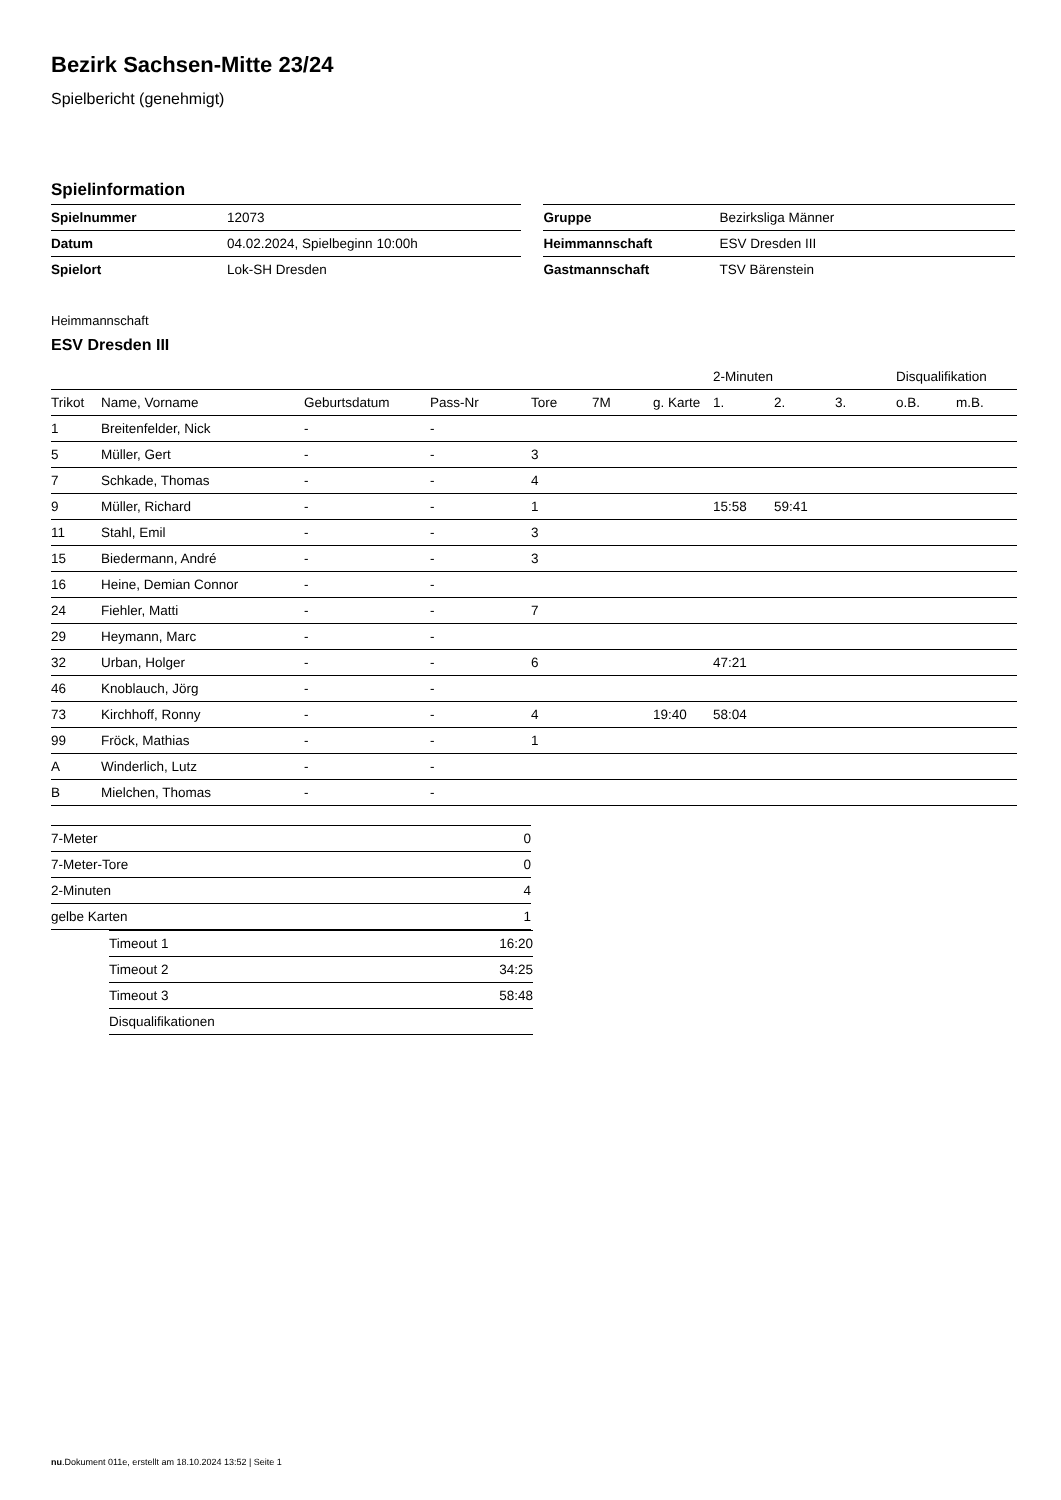Bezirk Sachsen-Mitte 23/24
Spielbericht (genehmigt)
Spielinformation
| Spielnummer | 12073 |
| Datum | 04.02.2024, Spielbeginn 10:00h |
| Spielort | Lok-SH Dresden |
| Gruppe | Bezirksliga Männer |
| Heimmannschaft | ESV Dresden III |
| Gastmannschaft | TSV Bärenstein |
Heimmannschaft
ESV Dresden III
| | | | | | | | 2-Minuten | | | Disqualifikation | |
| Trikot | Name, Vorname | Geburtsdatum | Pass-Nr | Tore | 7M | g. Karte | 1. | 2. | 3. | o.B. | m.B. |
| 1 | Breitenfelder, Nick | - | - | | | | | | | | |
| 5 | Müller, Gert | - | - | 3 | | | | | | | |
| 7 | Schkade, Thomas | - | - | 4 | | | | | | | |
| 9 | Müller, Richard | - | - | 1 | | | 15:58 | 59:41 | | | |
| 11 | Stahl, Emil | - | - | 3 | | | | | | | |
| 15 | Biedermann, André | - | - | 3 | | | | | | | |
| 16 | Heine, Demian Connor | - | - | | | | | | | | |
| 24 | Fiehler, Matti | - | - | 7 | | | | | | | |
| 29 | Heymann, Marc | - | - | | | | | | | | |
| 32 | Urban, Holger | - | - | 6 | | | 47:21 | | | | |
| 46 | Knoblauch, Jörg | - | - | | | | | | | | |
| 73 | Kirchhoff, Ronny | - | - | 4 | | 19:40 | 58:04 | | | | |
| 99 | Fröck, Mathias | - | - | 1 | | | | | | | |
| A | Winderlich, Lutz | - | - | | | | | | | | |
| B | Mielchen, Thomas | - | - | | | | | | | | |
| 7-Meter | 0 |
| 7-Meter-Tore | 0 |
| 2-Minuten | 4 |
| gelbe Karten | 1 |
| Timeout 1 | 16:20 |
| Timeout 2 | 34:25 |
| Timeout 3 | 58:48 |
| Disqualifikationen | |
nu.Dokument 011e, erstellt am 18.10.2024 13:52 | Seite 1